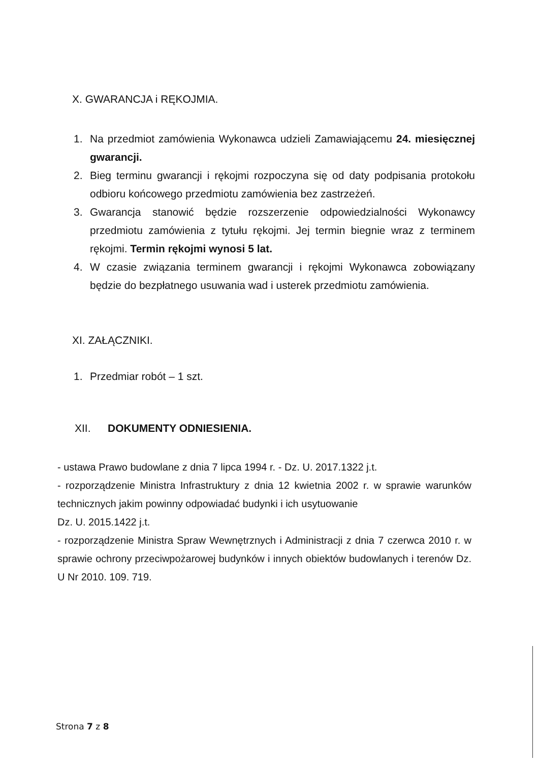X. GWARANCJA i RĘKOJMIA.
1. Na przedmiot zamówienia Wykonawca udzieli Zamawiającemu 24. miesięcznej gwarancji.
2. Bieg terminu gwarancji i rękojmi rozpoczyna się od daty podpisania protokołu odbioru końcowego przedmiotu zamówienia bez zastrzeżeń.
3. Gwarancja stanowić będzie rozszerzenie odpowiedzialności Wykonawcy przedmiotu zamówienia z tytułu rękojmi. Jej termin biegnie wraz z terminem rękojmi. Termin rękojmi wynosi 5 lat.
4. W czasie związania terminem gwarancji i rękojmi Wykonawca zobowiązany będzie do bezpłatnego usuwania wad i usterek przedmiotu zamówienia.
XI. ZAŁĄCZNIKI.
1. Przedmiar robót – 1 szt.
XII. DOKUMENTY ODNIESIENIA.
- ustawa Prawo budowlane z dnia 7 lipca 1994 r. - Dz. U. 2017.1322 j.t.
- rozporządzenie Ministra Infrastruktury z dnia 12 kwietnia 2002 r. w sprawie warunków technicznych jakim powinny odpowiadać budynki i ich usytuowanie
Dz. U. 2015.1422 j.t.
- rozporządzenie Ministra Spraw Wewnętrznych i Administracji z dnia 7 czerwca 2010 r. w sprawie ochrony przeciwpożarowej budynków i innych obiektów budowlanych i terenów Dz. U Nr 2010. 109. 719.
Strona 7 z 8